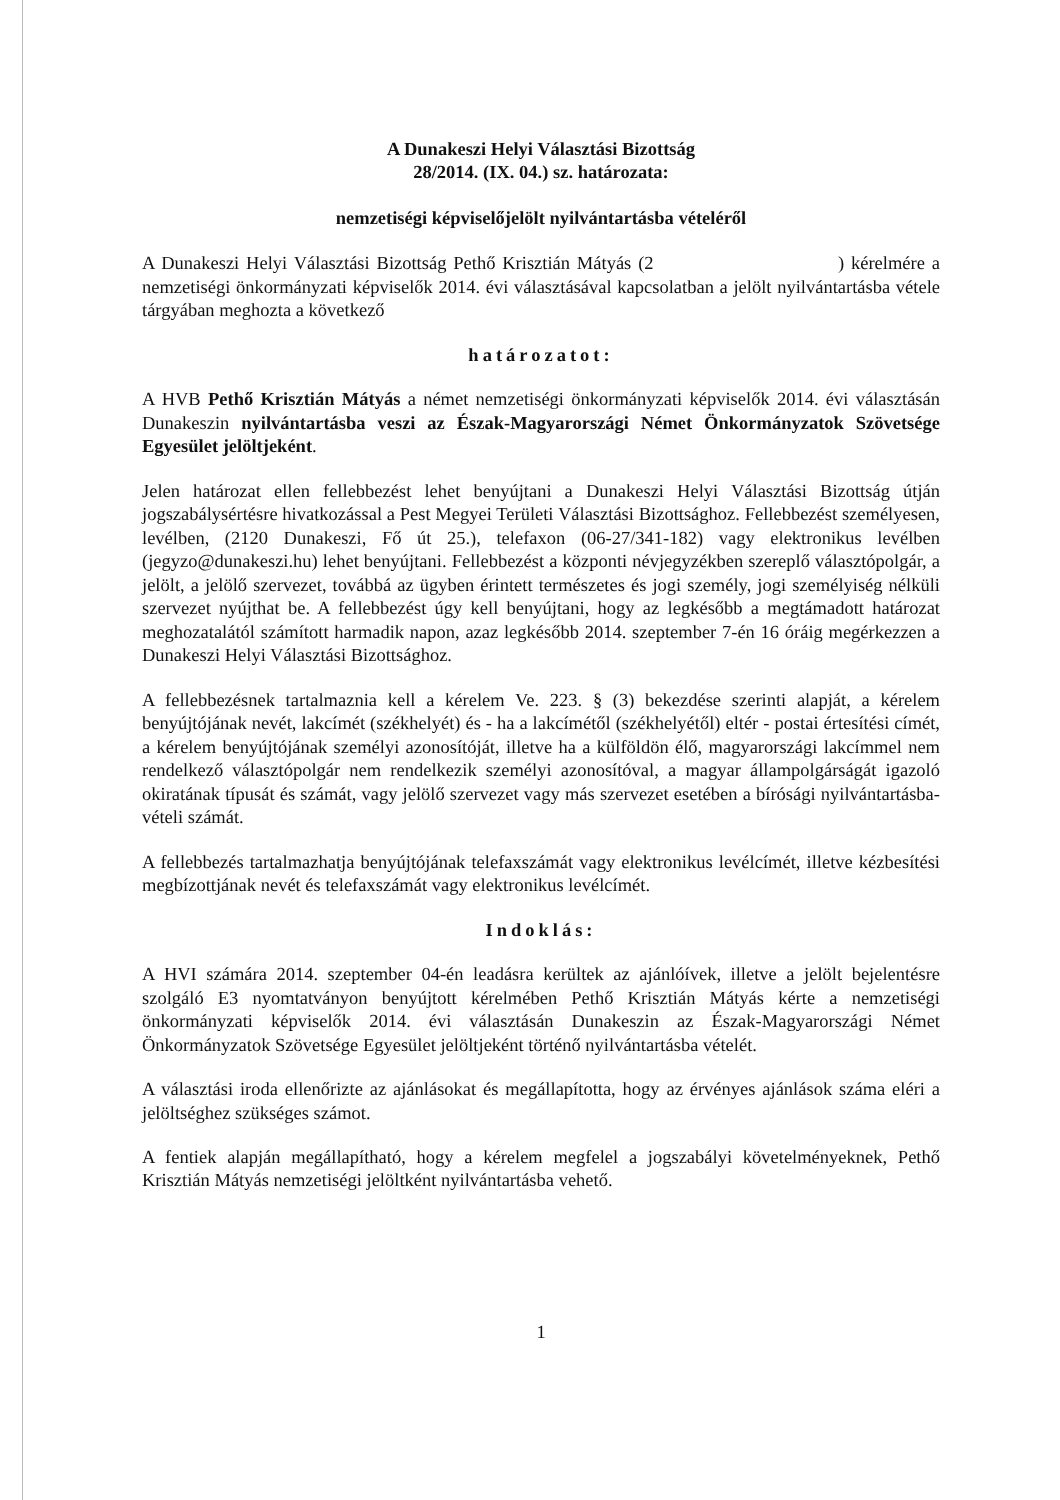A Dunakeszi Helyi Választási Bizottság
28/2014. (IX. 04.) sz. határozata:
nemzetiségi képviselőjelölt nyilvántartásba vételéről
A Dunakeszi Helyi Választási Bizottság Pethő Krisztián Mátyás (2 ) kérelmére a nemzetiségi önkormányzati képviselők 2014. évi választásával kapcsolatban a jelölt nyilvántartásba vétele tárgyában meghozta a következő
határozatot:
A HVB Pethő Krisztián Mátyás a német nemzetiségi önkormányzati képviselők 2014. évi választásán Dunakeszin nyilvántartásba veszi az Észak-Magyarországi Német Önkormányzatok Szövetsége Egyesület jelöltjeként.
Jelen határozat ellen fellebbezést lehet benyújtani a Dunakeszi Helyi Választási Bizottság útján jogszabálysértésre hivatkozással a Pest Megyei Területi Választási Bizottsághoz. Fellebbezést személyesen, levélben, (2120 Dunakeszi, Fő út 25.), telefaxon (06-27/341-182) vagy elektronikus levélben (jegyzo@dunakeszi.hu) lehet benyújtani. Fellebbezést a központi névjegyzékben szereplő választópolgár, a jelölt, a jelölő szervezet, továbbá az ügyben érintett természetes és jogi személy, jogi személyiség nélküli szervezet nyújthat be. A fellebbezést úgy kell benyújtani, hogy az legkésőbb a megtámadott határozat meghozatalától számított harmadik napon, azaz legkésőbb 2014. szeptember 7-én 16 óráig megérkezzen a Dunakeszi Helyi Választási Bizottsághoz.
A fellebbezésnek tartalmaznia kell a kérelem Ve. 223. § (3) bekezdése szerinti alapját, a kérelem benyújtójának nevét, lakcímét (székhelyét) és - ha a lakcímétől (székhelyétől) eltér - postai értesítési címét, a kérelem benyújtójának személyi azonosítóját, illetve ha a külföldön élő, magyarországi lakcímmel nem rendelkező választópolgár nem rendelkezik személyi azonosítóval, a magyar állampolgárságát igazoló okiratának típusát és számát, vagy jelölő szervezet vagy más szervezet esetében a bírósági nyilvántartásba-vételi számát.
A fellebbezés tartalmazhatja benyújtójának telefaxszámát vagy elektronikus levélcímét, illetve kézbesítési megbízottjának nevét és telefaxszámát vagy elektronikus levélcímét.
Indoklás:
A HVI számára 2014. szeptember 04-én leadásra kerültek az ajánlóívek, illetve a jelölt bejelentésre szolgáló E3 nyomtatványon benyújtott kérelmében Pethő Krisztián Mátyás kérte a nemzetiségi önkormányzati képviselők 2014. évi választásán Dunakeszin az Észak-Magyarországi Német Önkormányzatok Szövetsége Egyesület jelöltjeként történő nyilvántartásba vételét.
A választási iroda ellenőrizte az ajánlásokat és megállapította, hogy az érvényes ajánlások száma eléri a jelöltséghez szükséges számot.
A fentiek alapján megállapítható, hogy a kérelem megfelel a jogszabályi követelményeknek, Pethő Krisztián Mátyás nemzetiségi jelöltként nyilvántartásba vehető.
1